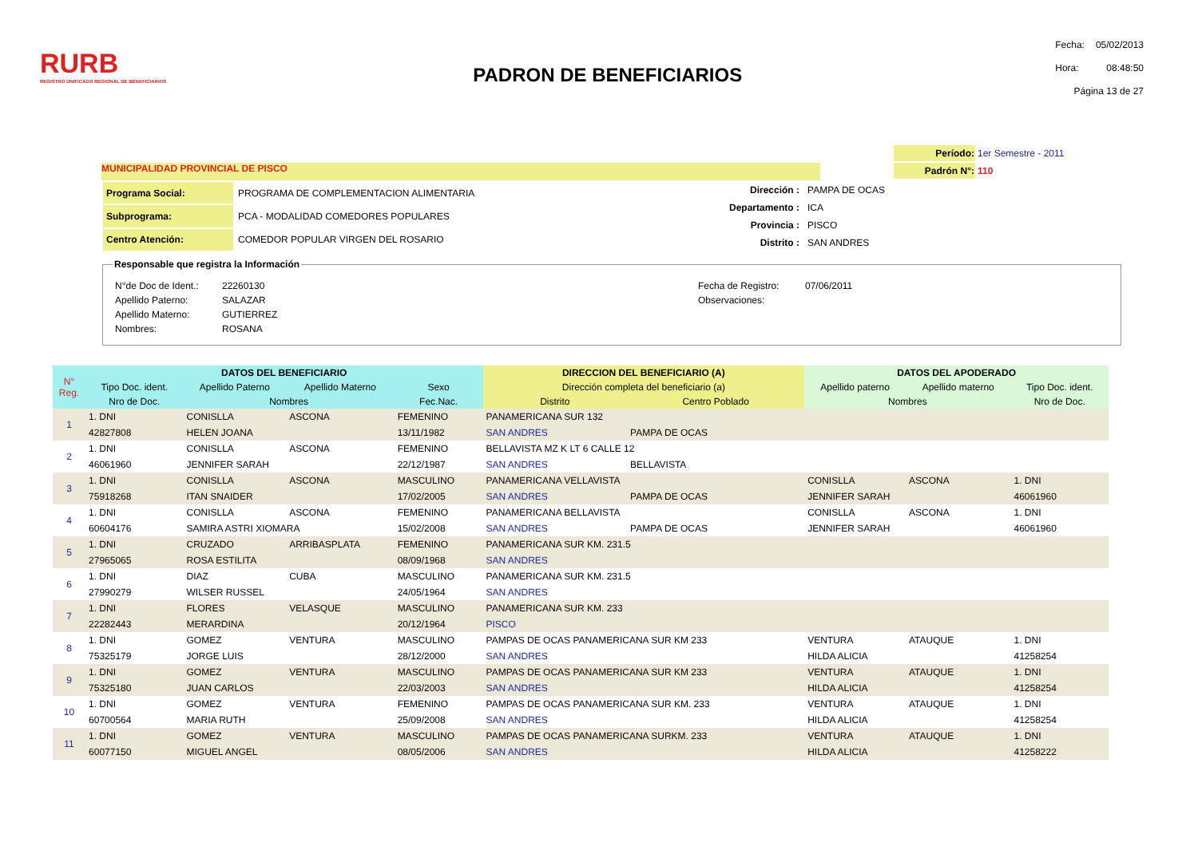RURB
REGISTRO UNIFICADO REGIONAL DE BENEFICIARIOS
PADRON DE BENEFICIARIOS
| Fecha: | 05/02/2013 |
| Hora: | 08:48:50 |
| Página 13 de 27 | |
MUNICIPALIDAD PROVINCIAL DE PISCO
| Período: | 1er Semestre - 2011 |
| Padrón N°: | 110 |
| Programa Social: | PROGRAMA DE COMPLEMENTACION ALIMENTARIA |
| Subprograma: | PCA - MODALIDAD COMEDORES POPULARES |
| Centro Atención: | COMEDOR POPULAR VIRGEN DEL ROSARIO |
| Dirección : | PAMPA DE OCAS |
| Departamento : | ICA |
| Provincia : | PISCO |
| Distrito : | SAN ANDRES |
Responsable que registra la Información
| N°de Doc de Ident.: | 22260130 |
| Apellido Paterno: | SALAZAR |
| Apellido Materno: | GUTIERREZ |
| Nombres: | ROSANA |
| Fecha de Registro: | 07/06/2011 |
| Observaciones: | |
| N° Reg. | DATOS DEL BENEFICIARIO | | | | DIRECCION DEL BENEFICIARIO (A) | | DATOS DEL APODERADO | | |
| --- | --- | --- | --- | --- | --- | --- | --- | --- | --- |
| | Tipo Doc. ident. | Apellido Paterno | Apellido Materno | Sexo | Dirección completa del beneficiario (a) | | Apellido paterno | Apellido materno | Tipo Doc. ident. |
| | Nro de Doc. | Nombres | | Fec.Nac. | Distrito | Centro Poblado | Nombres | | Nro de Doc. |
| 1 | 1. DNI | CONISLLA | ASCONA | FEMENINO | PANAMERICANA SUR 132 | | | | |
| | 42827808 | HELEN JOANA | | 13/11/1982 | SAN ANDRES | PAMPA DE OCAS | | | |
| 2 | 1. DNI | CONISLLA | ASCONA | FEMENINO | BELLAVISTA MZ K LT 6 CALLE 12 | | | | |
| | 46061960 | JENNIFER SARAH | | 22/12/1987 | SAN ANDRES | BELLAVISTA | | | |
| 3 | 1. DNI | CONISLLA | ASCONA | MASCULINO | PANAMERICANA VELLAVISTA | | CONISLLA | ASCONA | 1. DNI |
| | 75918268 | ITAN SNAIDER | | 17/02/2005 | SAN ANDRES | PAMPA DE OCAS | JENNIFER SARAH | | 46061960 |
| 4 | 1. DNI | CONISLLA | ASCONA | FEMENINO | PANAMERICANA BELLAVISTA | | CONISLLA | ASCONA | 1. DNI |
| | 60604176 | SAMIRA ASTRI XIOMARA | | 15/02/2008 | SAN ANDRES | PAMPA DE OCAS | JENNIFER SARAH | | 46061960 |
| 5 | 1. DNI | CRUZADO | ARRIBASPLATA | FEMENINO | PANAMERICANA SUR KM. 231.5 | | | | |
| | 27965065 | ROSA ESTILITA | | 08/09/1968 | SAN ANDRES | | | | |
| 6 | 1. DNI | DIAZ | CUBA | MASCULINO | PANAMERICANA SUR KM. 231.5 | | | | |
| | 27990279 | WILSER RUSSEL | | 24/05/1964 | SAN ANDRES | | | | |
| 7 | 1. DNI | FLORES | VELASQUE | MASCULINO | PANAMERICANA SUR KM. 233 | | | | |
| | 22282443 | MERARDINA | | 20/12/1964 | PISCO | | | | |
| 8 | 1. DNI | GOMEZ | VENTURA | MASCULINO | PAMPAS DE OCAS PANAMERICANA SUR KM 233 | | VENTURA | ATAUQUE | 1. DNI |
| | 75325179 | JORGE LUIS | | 28/12/2000 | SAN ANDRES | | HILDA ALICIA | | 41258254 |
| 9 | 1. DNI | GOMEZ | VENTURA | MASCULINO | PAMPAS DE OCAS PANAMERICANA SUR KM 233 | | VENTURA | ATAUQUE | 1. DNI |
| | 75325180 | JUAN CARLOS | | 22/03/2003 | SAN ANDRES | | HILDA ALICIA | | 41258254 |
| 10 | 1. DNI | GOMEZ | VENTURA | FEMENINO | PAMPAS DE OCAS PANAMERICANA SUR KM. 233 | | VENTURA | ATAUQUE | 1. DNI |
| | 60700564 | MARIA RUTH | | 25/09/2008 | SAN ANDRES | | HILDA ALICIA | | 41258254 |
| 11 | 1. DNI | GOMEZ | VENTURA | MASCULINO | PAMPAS DE OCAS PANAMERICANA SURKM. 233 | | VENTURA | ATAUQUE | 1. DNI |
| | 60077150 | MIGUEL ANGEL | | 08/05/2006 | SAN ANDRES | | HILDA ALICIA | | 41258222 |